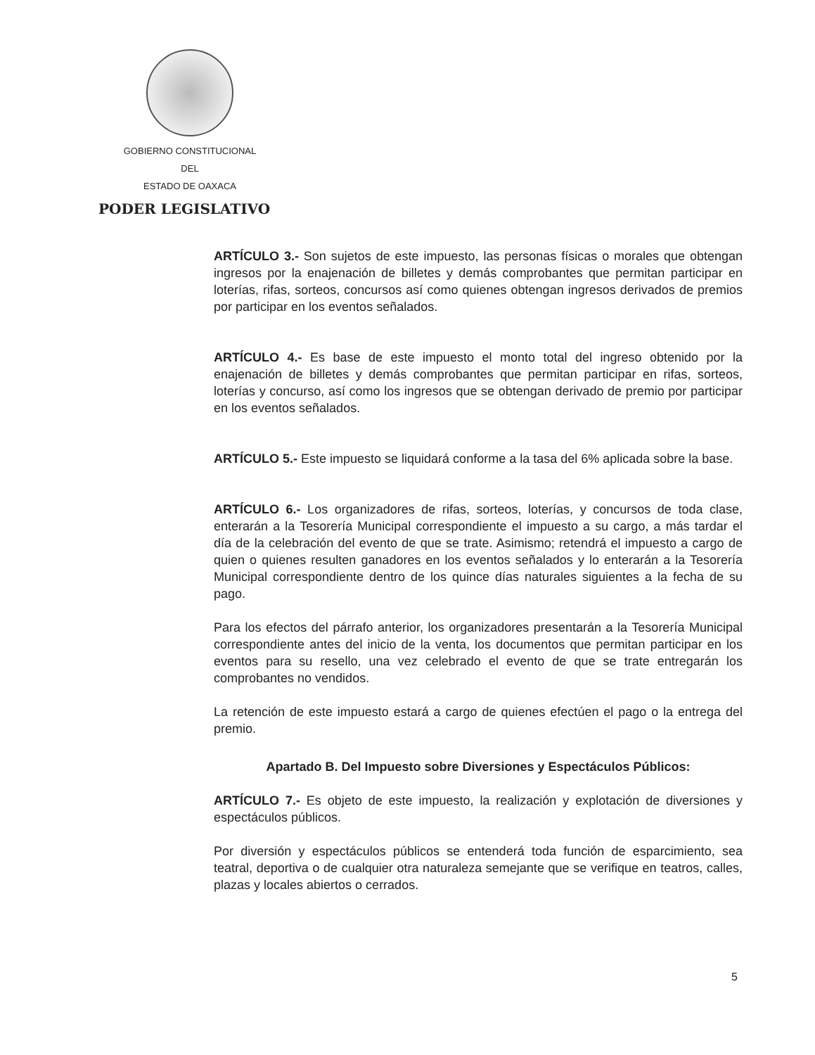GOBIERNO CONSTITUCIONAL
DEL
ESTADO DE OAXACA
PODER LEGISLATIVO
ARTÍCULO 3.- Son sujetos de este impuesto, las personas físicas o morales que obtengan ingresos por la enajenación de billetes y demás comprobantes que permitan participar en loterías, rifas, sorteos, concursos así como quienes obtengan ingresos derivados de premios por participar en los eventos señalados.
ARTÍCULO 4.- Es base de este impuesto el monto total del ingreso obtenido por la enajenación de billetes y demás comprobantes que permitan participar en rifas, sorteos, loterías y concurso, así como los ingresos que se obtengan derivado de premio por participar en los eventos señalados.
ARTÍCULO 5.- Este impuesto se liquidará conforme a la tasa del 6% aplicada sobre la base.
ARTÍCULO 6.- Los organizadores de rifas, sorteos, loterías, y concursos de toda clase, enterarán a la Tesorería Municipal correspondiente el impuesto a su cargo, a más tardar el día de la celebración del evento de que se trate. Asimismo; retendrá el impuesto a cargo de quien o quienes resulten ganadores en los eventos señalados y lo enterarán a la Tesorería Municipal correspondiente dentro de los quince días naturales siguientes a la fecha de su pago.
Para los efectos del párrafo anterior, los organizadores presentarán a la Tesorería Municipal correspondiente antes del inicio de la venta, los documentos que permitan participar en los eventos para su resello, una vez celebrado el evento de que se trate entregarán los comprobantes no vendidos.
La retención de este impuesto estará a cargo de quienes efectúen el pago o la entrega del premio.
Apartado B. Del Impuesto sobre Diversiones y Espectáculos Públicos:
ARTÍCULO 7.- Es objeto de este impuesto, la realización y explotación de diversiones y espectáculos públicos.
Por diversión y espectáculos públicos se entenderá toda función de esparcimiento, sea teatral, deportiva o de cualquier otra naturaleza semejante que se verifique en teatros, calles, plazas y locales abiertos o cerrados.
5